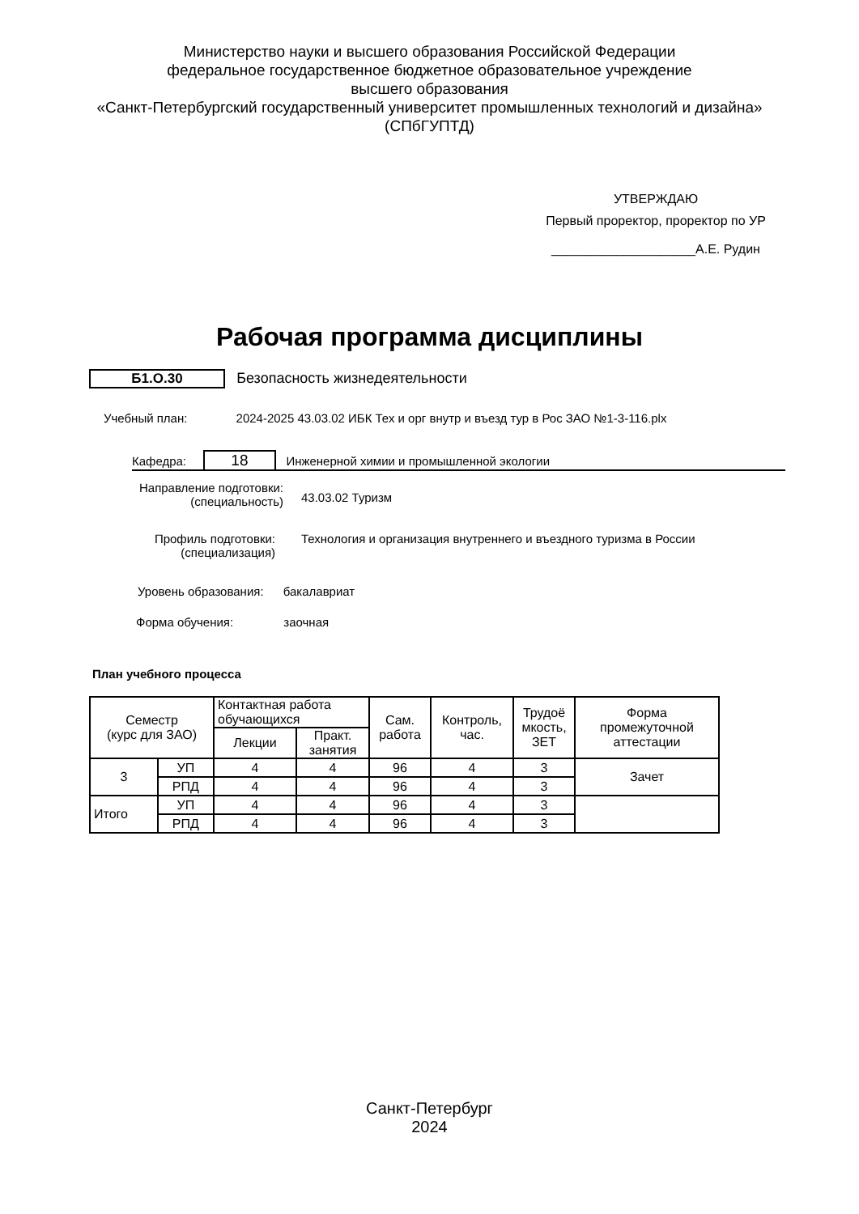Министерство науки и высшего образования Российской Федерации
федеральное государственное бюджетное образовательное учреждение
высшего образования
«Санкт-Петербургский государственный университет промышленных технологий и дизайна»
(СПбГУПТД)
УТВЕРЖДАЮ
Первый проректор, проректор по УР
____________________А.Е. Рудин
Рабочая программа дисциплины
Б1.О.30 Безопасность жизнедеятельности
Учебный план: 2024-2025 43.03.02 ИБК Тех и орг внутр и въезд тур в Рос ЗАО №1-3-116.plx
Кафедра: 18 Инженерной химии и промышленной экологии
Направление подготовки:
(специальность)
43.03.02 Туризм
Профиль подготовки:
(специализация)
Технология и организация внутреннего и въездного туризма в России
Уровень образования: бакалавриат
Форма обучения: заочная
План учебного процесса
| Семестр (курс для ЗАО) | | Контактная работа обучающихся | | Сам. работа | Контроль, час. | Трудоё мкость, ЗЕТ | Форма промежуточной аттестации |
| --- | --- | --- | --- | --- | --- | --- | --- |
| | | Лекции | Практ. занятия | | | | |
| 3 | УП | 4 | 4 | 96 | 4 | 3 | Зачет |
| | РПД | 4 | 4 | 96 | 4 | 3 | |
| Итого | УП | 4 | 4 | 96 | 4 | 3 | |
| | РПД | 4 | 4 | 96 | 4 | 3 | |
Санкт-Петербург
2024